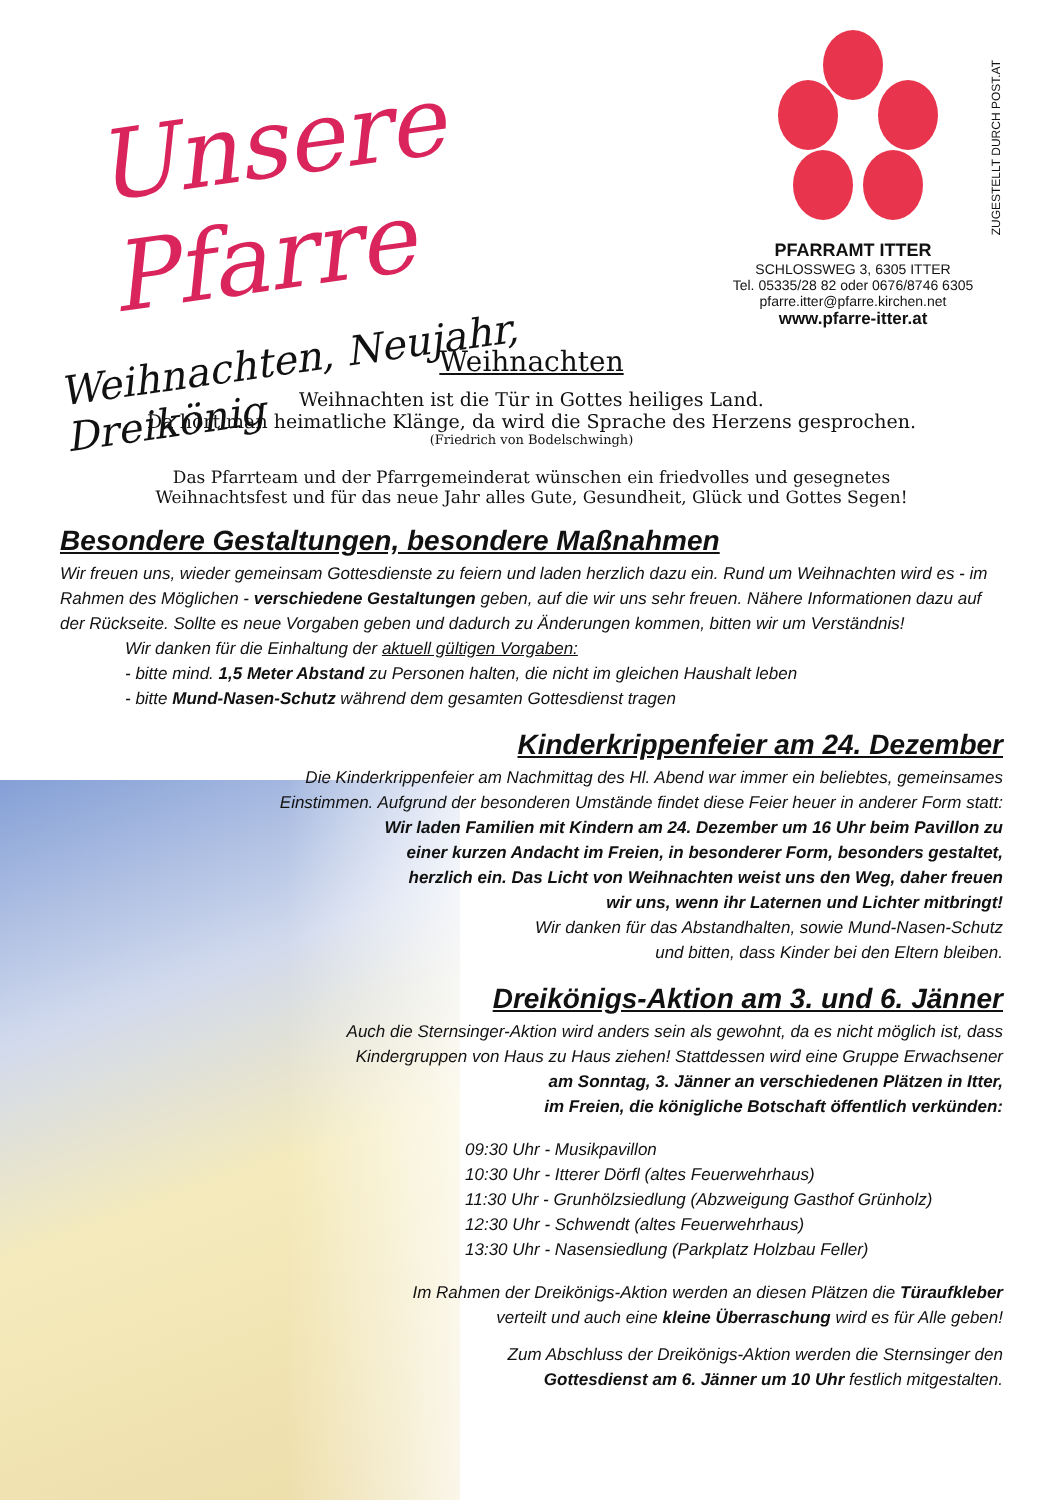ZUGESTELLT DURCH POST.AT
Unsere Pfarre
Weihnachten, Neujahr, Dreikönig
PFARRAMT ITTER
SCHLOSSWEG 3, 6305 ITTER
Tel. 05335/28 82 oder 0676/8746 6305
pfarre.itter@pfarre.kirchen.net
www.pfarre-itter.at
Weihnachten
Weihnachten ist die Tür in Gottes heiliges Land.
Da hört man heimatliche Klänge, da wird die Sprache des Herzens gesprochen.
(Friedrich von Bodelschwingh)
Das Pfarrteam und der Pfarrgemeinderat wünschen ein friedvolles und gesegnetes
Weihnachtsfest und für das neue Jahr alles Gute, Gesundheit, Glück und Gottes Segen!
Besondere Gestaltungen, besondere Maßnahmen
Wir freuen uns, wieder gemeinsam Gottesdienste zu feiern und laden herzlich dazu ein. Rund um Weihnachten wird es - im Rahmen des Möglichen - verschiedene Gestaltungen geben, auf die wir uns sehr freuen. Nähere Informationen dazu auf der Rückseite. Sollte es neue Vorgaben geben und dadurch zu Änderungen kommen, bitten wir um Verständnis!
Wir danken für die Einhaltung der aktuell gültigen Vorgaben:
- bitte mind. 1,5 Meter Abstand zu Personen halten, die nicht im gleichen Haushalt leben
- bitte Mund-Nasen-Schutz während dem gesamten Gottesdienst tragen
Kinderkrippenfeier am 24. Dezember
Die Kinderkrippenfeier am Nachmittag des Hl. Abend war immer ein beliebtes, gemeinsames
Einstimmen. Aufgrund der besonderen Umstände findet diese Feier heuer in anderer Form statt:
Wir laden Familien mit Kindern am 24. Dezember um 16 Uhr beim Pavillon zu
einer kurzen Andacht im Freien, in besonderer Form, besonders gestaltet,
herzlich ein. Das Licht von Weihnachten weist uns den Weg, daher freuen
wir uns, wenn ihr Laternen und Lichter mitbringt!
Wir danken für das Abstandhalten, sowie Mund-Nasen-Schutz
und bitten, dass Kinder bei den Eltern bleiben.
Dreikönigs-Aktion am 3. und 6. Jänner
Auch die Sternsinger-Aktion wird anders sein als gewohnt, da es nicht möglich ist, dass
Kindergruppen von Haus zu Haus ziehen! Stattdessen wird eine Gruppe Erwachsener
am Sonntag, 3. Jänner an verschiedenen Plätzen in Itter,
im Freien, die königliche Botschaft öffentlich verkünden:
09:30 Uhr - Musikpavillon
10:30 Uhr - Itterer Dörfl (altes Feuerwehrhaus)
11:30 Uhr - Grunhölzsiedlung (Abzweigung Gasthof Grünholz)
12:30 Uhr - Schwendt (altes Feuerwehrhaus)
13:30 Uhr - Nasensiedlung (Parkplatz Holzbau Feller)
Im Rahmen der Dreikönigs-Aktion werden an diesen Plätzen die Türaufkleber
verteilt und auch eine kleine Überraschung wird es für Alle geben!
Zum Abschluss der Dreikönigs-Aktion werden die Sternsinger den
Gottesdienst am 6. Jänner um 10 Uhr festlich mitgestalten.